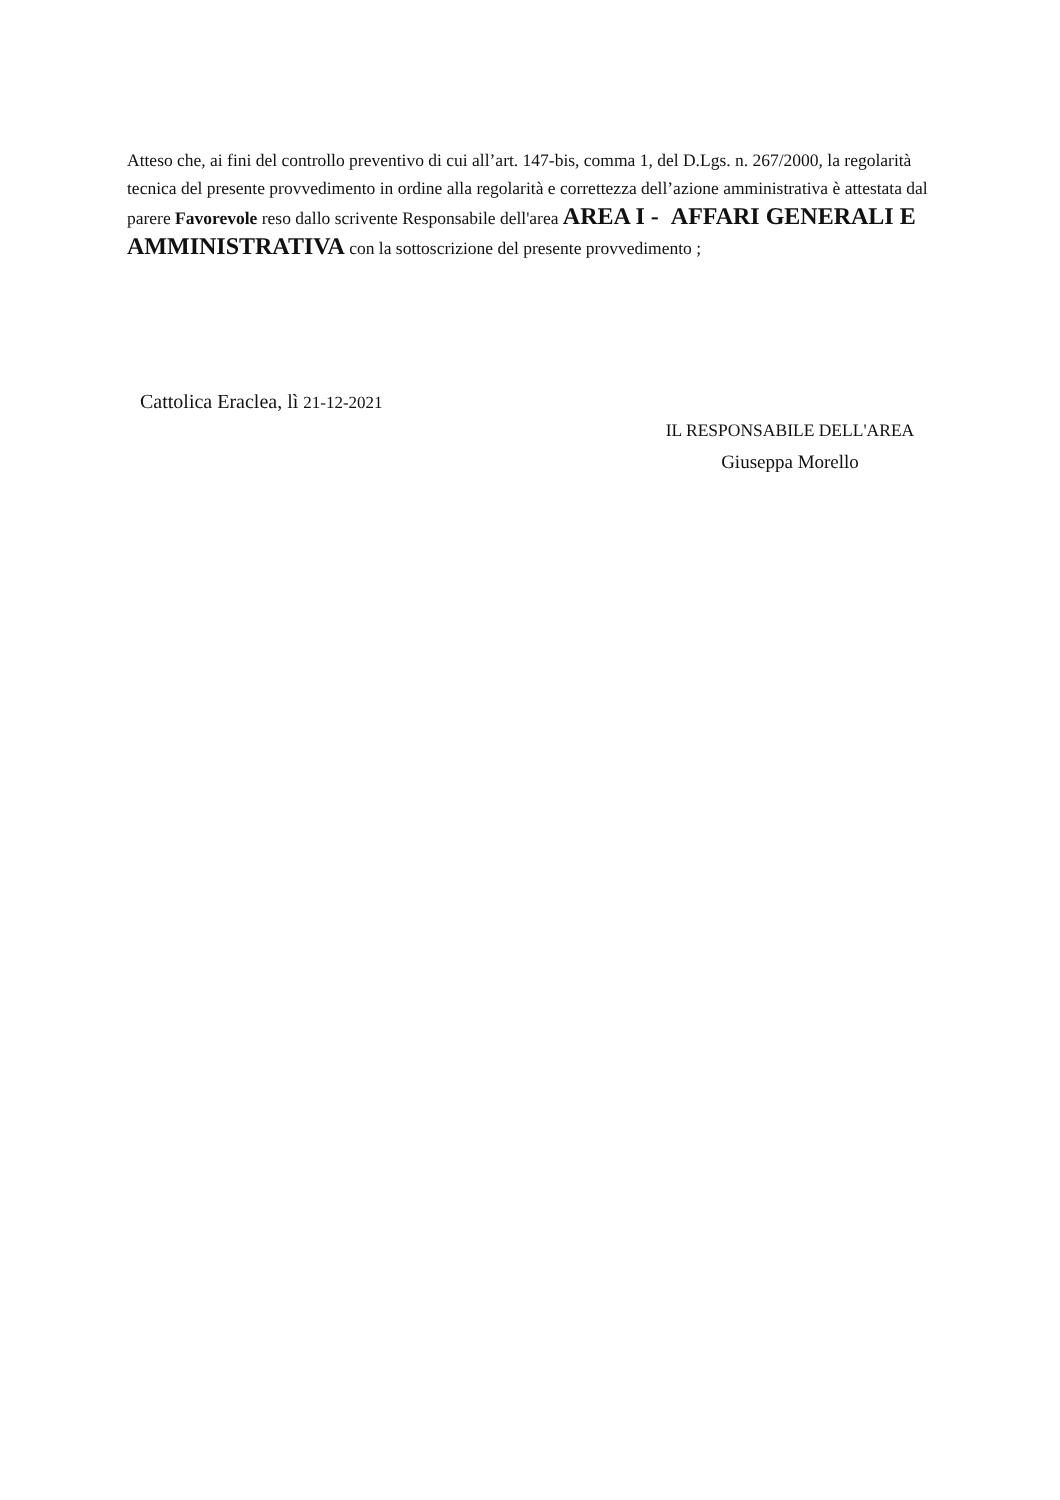Atteso che, ai fini del controllo preventivo di cui all’art. 147-bis, comma 1, del D.Lgs. n. 267/2000, la regolarità tecnica del presente provvedimento in ordine alla regolarità e correttezza dell’azione amministrativa è attestata dal parere Favorevole reso dallo scrivente Responsabile dell'area AREA I - AFFARI GENERALI E AMMINISTRATIVA con la sottoscrizione del presente provvedimento ;
Cattolica Eraclea, lì 21-12-2021
IL RESPONSABILE DELL'AREA
Giuseppa Morello